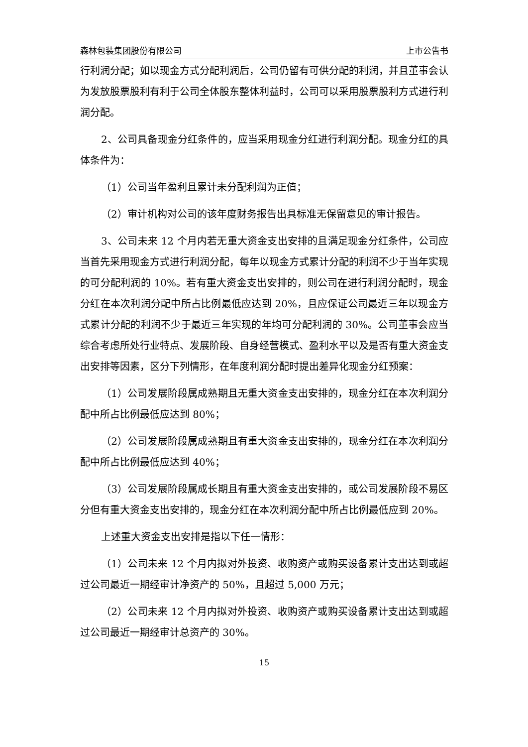森林包装集团股份有限公司 上市公告书
行利润分配；如以现金方式分配利润后，公司仍留有可供分配的利润，并且董事会认为发放股票股利有利于公司全体股东整体利益时，公司可以采用股票股利方式进行利润分配。
2、公司具备现金分红条件的，应当采用现金分红进行利润分配。现金分红的具体条件为：
（1）公司当年盈利且累计未分配利润为正值；
（2）审计机构对公司的该年度财务报告出具标准无保留意见的审计报告。
3、公司未来 12 个月内若无重大资金支出安排的且满足现金分红条件，公司应当首先采用现金方式进行利润分配，每年以现金方式累计分配的利润不少于当年实现的可分配利润的 10%。若有重大资金支出安排的，则公司在进行利润分配时，现金分红在本次利润分配中所占比例最低应达到 20%，且应保证公司最近三年以现金方式累计分配的利润不少于最近三年实现的年均可分配利润的 30%。公司董事会应当综合考虑所处行业特点、发展阶段、自身经营模式、盈利水平以及是否有重大资金支出安排等因素，区分下列情形，在年度利润分配时提出差异化现金分红预案：
（1）公司发展阶段属成熟期且无重大资金支出安排的，现金分红在本次利润分配中所占比例最低应达到 80%；
（2）公司发展阶段属成熟期且有重大资金支出安排的，现金分红在本次利润分配中所占比例最低应达到 40%；
（3）公司发展阶段属成长期且有重大资金支出安排的，或公司发展阶段不易区分但有重大资金支出安排的，现金分红在本次利润分配中所占比例最低应到 20%。
上述重大资金支出安排是指以下任一情形：
（1）公司未来 12 个月内拟对外投资、收购资产或购买设备累计支出达到或超过公司最近一期经审计净资产的 50%，且超过 5,000 万元；
（2）公司未来 12 个月内拟对外投资、收购资产或购买设备累计支出达到或超过公司最近一期经审计总资产的 30%。
15